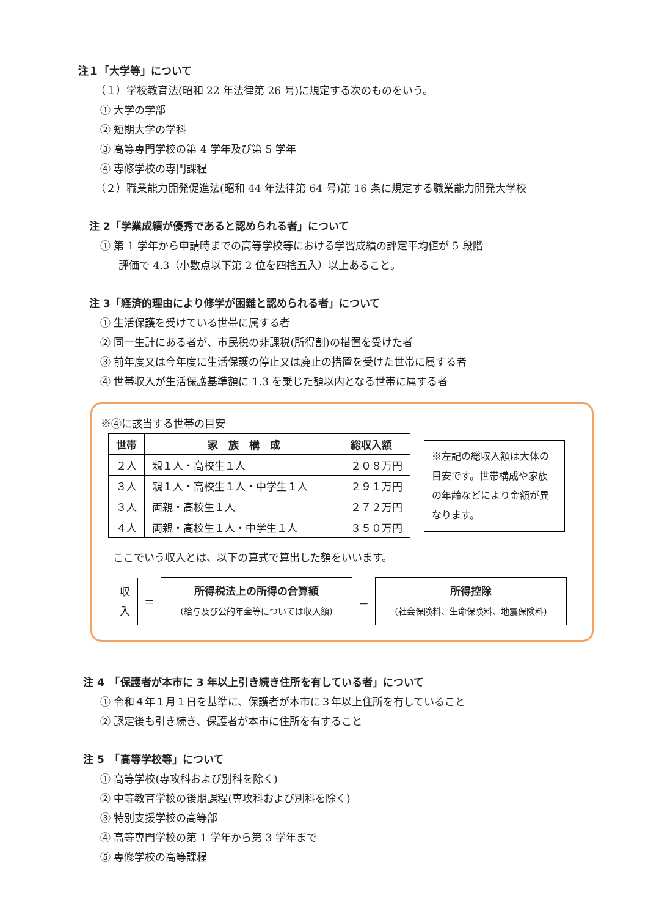注１「大学等」について
（１）学校教育法(昭和 22 年法律第 26 号)に規定する次のものをいう。
① 大学の学部
② 短期大学の学科
③ 高等専門学校の第 4 学年及び第 5 学年
④ 専修学校の専門課程
（２）職業能力開発促進法(昭和 44 年法律第 64 号)第 16 条に規定する職業能力開発大学校
注 2「学業成績が優秀であると認められる者」について
① 第 1 学年から申請時までの高等学校等における学習成績の評定平均値が 5 段階
評価で 4.3（小数点以下第 2 位を四捨五入）以上あること。
注 3「経済的理由により修学が困難と認められる者」について
① 生活保護を受けている世帯に属する者
② 同一生計にある者が、市民税の非課税(所得割)の措置を受けた者
③ 前年度又は今年度に生活保護の停止又は廃止の措置を受けた世帯に属する者
④ 世帯収入が生活保護基準額に 1.3 を乗じた額以内となる世帯に属する者
※④に該当する世帯の目安
| 世帯 | 家 族 構 成 | 総収入額 |
| --- | --- | --- |
| ２人 | 親１人・高校生１人 | ２０８万円 |
| ３人 | 親１人・高校生１人・中学生１人 | ２９１万円 |
| ３人 | 両親・高校生１人 | ２７２万円 |
| ４人 | 両親・高校生１人・中学生１人 | ３５０万円 |
※左記の総収入額は大体の目安です。世帯構成や家族の年齢などにより金額が異なります。
ここでいう収入とは、以下の算式で算出した額をいいます。
収
入
＝
所得税法上の所得の合算額
(給与及び公的年金等については収入額)
－
所得控除
(社会保険料、生命保険料、地震保険料)
注 4　「保護者が本市に 3 年以上引き続き住所を有している者」について
① 令和４年１月１日を基準に、保護者が本市に３年以上住所を有していること
② 認定後も引き続き、保護者が本市に住所を有すること
注 5　「高等学校等」について
① 高等学校(専攻科および別科を除く)
② 中等教育学校の後期課程(専攻科および別科を除く)
③ 特別支援学校の高等部
④ 高等専門学校の第 1 学年から第 3 学年まで
⑤ 専修学校の高等課程